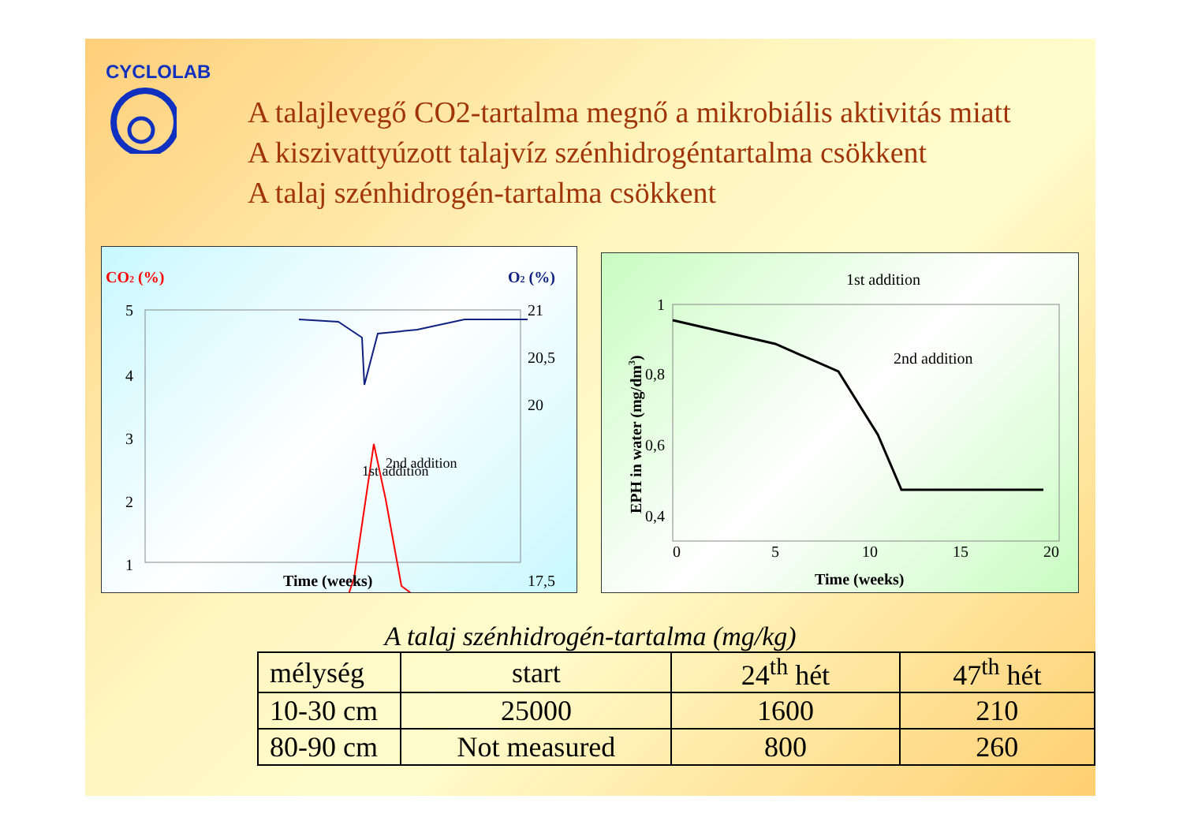CYCLOLAB
A talajlevegő CO2-tartalma megnő a mikrobiális aktivitás miatt
A kiszivattyúzott talajvíz szénhidrogéntartalma csökkent
A talaj szénhidrogén-tartalma csökkent
CO2 (%)
O2 (%)
5
4
3
2
1
21
20,5
20
17,5
1st addition
2nd addition
Time (weeks)
1st addition
2nd addition
1
0,8
0,6
0,4
0
5
10
15
20
Time (weeks)
EPH in water (mg/dm3)
A talaj szénhidrogén-tartalma (mg/kg)
| mélység | start | 24<sup>th</sup> hét | 47<sup>th</sup> hét |
| 10-30 cm | 25000 | 1600 | 210 |
| 80-90 cm | Not measured | 800 | 260 |